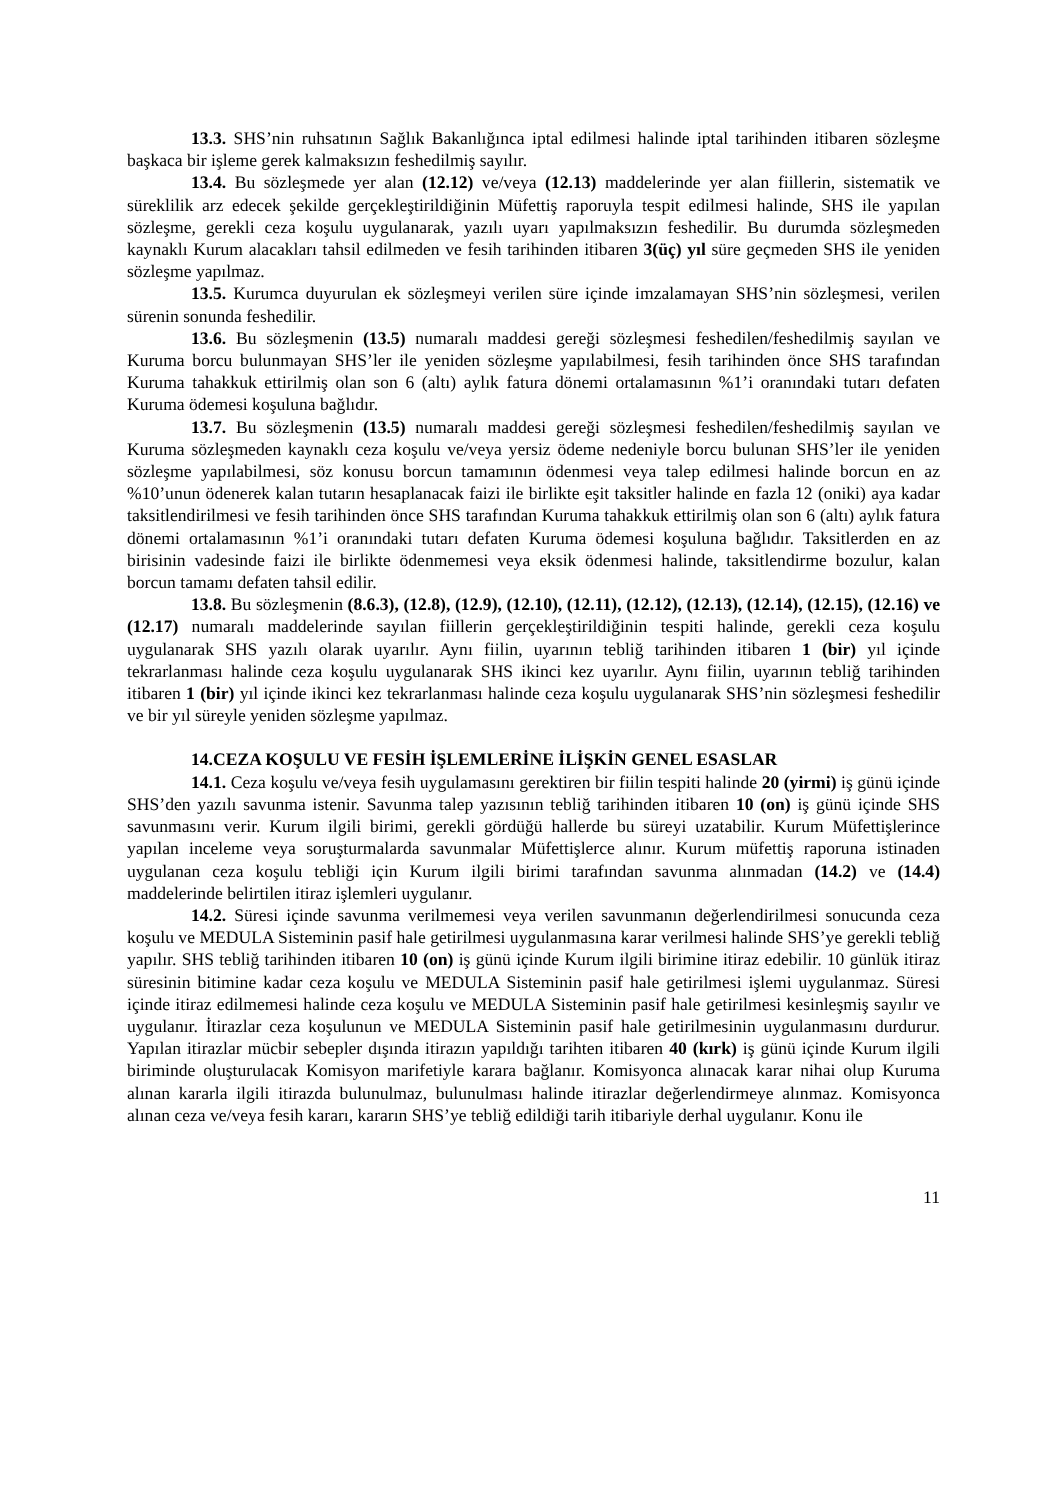13.3. SHS’nin ruhsatının Sağlık Bakanlığınca iptal edilmesi halinde iptal tarihinden itibaren sözleşme başkaca bir işleme gerek kalmaksızın feshedilmiş sayılır.
13.4. Bu sözleşmede yer alan (12.12) ve/veya (12.13) maddelerinde yer alan fiillerin, sistematik ve süreklilik arz edecek şekilde gerçekleştirildiğinin Müfettiş raporuyla tespit edilmesi halinde, SHS ile yapılan sözleşme, gerekli ceza koşulu uygulanarak, yazılı uyarı yapılmaksızın feshedilir. Bu durumda sözleşmeden kaynaklı Kurum alacakları tahsil edilmeden ve fesih tarihinden itibaren 3(üç) yıl süre geçmeden SHS ile yeniden sözleşme yapılmaz.
13.5. Kurumca duyurulan ek sözleşmeyi verilen süre içinde imzalamayan SHS’nin sözleşmesi, verilen sürenin sonunda feshedilir.
13.6. Bu sözleşmenin (13.5) numaralı maddesi gereği sözleşmesi feshedilen/feshedilmiş sayılan ve Kuruma borcu bulunmayan SHS’ler ile yeniden sözleşme yapılabilmesi, fesih tarihinden önce SHS tarafından Kuruma tahakkuk ettirilmiş olan son 6 (altı) aylık fatura dönemi ortalamasının %1’i oranındaki tutarı defaten Kuruma ödemesi koşuluna bağlıdır.
13.7. Bu sözleşmenin (13.5) numaralı maddesi gereği sözleşmesi feshedilen/feshedilmiş sayılan ve Kuruma sözleşmeden kaynaklı ceza koşulu ve/veya yersiz ödeme nedeniyle borcu bulunan SHS’ler ile yeniden sözleşme yapılabilmesi, söz konusu borcun tamamının ödenmesi veya talep edilmesi halinde borcun en az %10’unun ödenerek kalan tutarın hesaplanacak faizi ile birlikte eşit taksitler halinde en fazla 12 (oniki) aya kadar taksitlendirilmesi ve fesih tarihinden önce SHS tarafından Kuruma tahakkuk ettirilmiş olan son 6 (altı) aylık fatura dönemi ortalamasının %1’i oranındaki tutarı defaten Kuruma ödemesi koşuluna bağlıdır. Taksitlerden en az birisinin vadesinde faizi ile birlikte ödenmemesi veya eksik ödenmesi halinde, taksitlendirme bozulur, kalan borcun tamamı defaten tahsil edilir.
13.8. Bu sözleşmenin (8.6.3), (12.8), (12.9), (12.10), (12.11), (12.12), (12.13), (12.14), (12.15), (12.16) ve (12.17) numaralı maddelerinde sayılan fiillerin gerçekleştirildiğinin tespiti halinde, gerekli ceza koşulu uygulanarak SHS yazılı olarak uyarılır. Aynı fiilin, uyarının tebliğ tarihinden itibaren 1 (bir) yıl içinde tekrarlanması halinde ceza koşulu uygulanarak SHS ikinci kez uyarılır. Aynı fiilin, uyarının tebliğ tarihinden itibaren 1 (bir) yıl içinde ikinci kez tekrarlanması halinde ceza koşulu uygulanarak SHS’nin sözleşmesi feshedilir ve bir yıl süreyle yeniden sözleşme yapılmaz.
14.CEZA KOŞULU VE FESİH İŞLEMLERİNE İLİŞKİN GENEL ESASLAR
14.1. Ceza koşulu ve/veya fesih uygulamasını gerektiren bir fiilin tespiti halinde 20 (yirmi) iş günü içinde SHS’den yazılı savunma istenir. Savunma talep yazısının tebliğ tarihinden itibaren 10 (on) iş günü içinde SHS savunmasını verir. Kurum ilgili birimi, gerekli gördüğü hallerde bu süreyi uzatabilir. Kurum Müfettişlerince yapılan inceleme veya soruşturmalarda savunmalar Müfettişlerce alınır. Kurum müfettiş raporuna istinaden uygulanan ceza koşulu tebliği için Kurum ilgili birimi tarafından savunma alınmadan (14.2) ve (14.4) maddelerinde belirtilen itiraz işlemleri uygulanır.
14.2. Süresi içinde savunma verilmemesi veya verilen savunmanın değerlendirilmesi sonucunda ceza koşulu ve MEDULA Sisteminin pasif hale getirilmesi uygulanmasına karar verilmesi halinde SHS’ye gerekli tebliğ yapılır. SHS tebliğ tarihinden itibaren 10 (on) iş günü içinde Kurum ilgili birimine itiraz edebilir. 10 günlük itiraz süresinin bitimine kadar ceza koşulu ve MEDULA Sisteminin pasif hale getirilmesi işlemi uygulanmaz. Süresi içinde itiraz edilmemesi halinde ceza koşulu ve MEDULA Sisteminin pasif hale getirilmesi kesinleşmiş sayılır ve uygulanır. İtirazlar ceza koşulunun ve MEDULA Sisteminin pasif hale getirilmesinin uygulanmasını durdurur. Yapılan itirazlar mücbir sebepler dışında itirazın yapıldığı tarihten itibaren 40 (kırk) iş günü içinde Kurum ilgili biriminde oluşturulacak Komisyon marifetiyle karara bağlanır. Komisyonca alınacak karar nihai olup Kuruma alınan kararla ilgili itirazda bulunulmaz, bulunulması halinde itirazlar değerlendirmeye alınmaz. Komisyonca alınan ceza ve/veya fesih kararı, kararın SHS’ye tebliğ edildiği tarih itibariyle derhal uygulanır. Konu ile
11